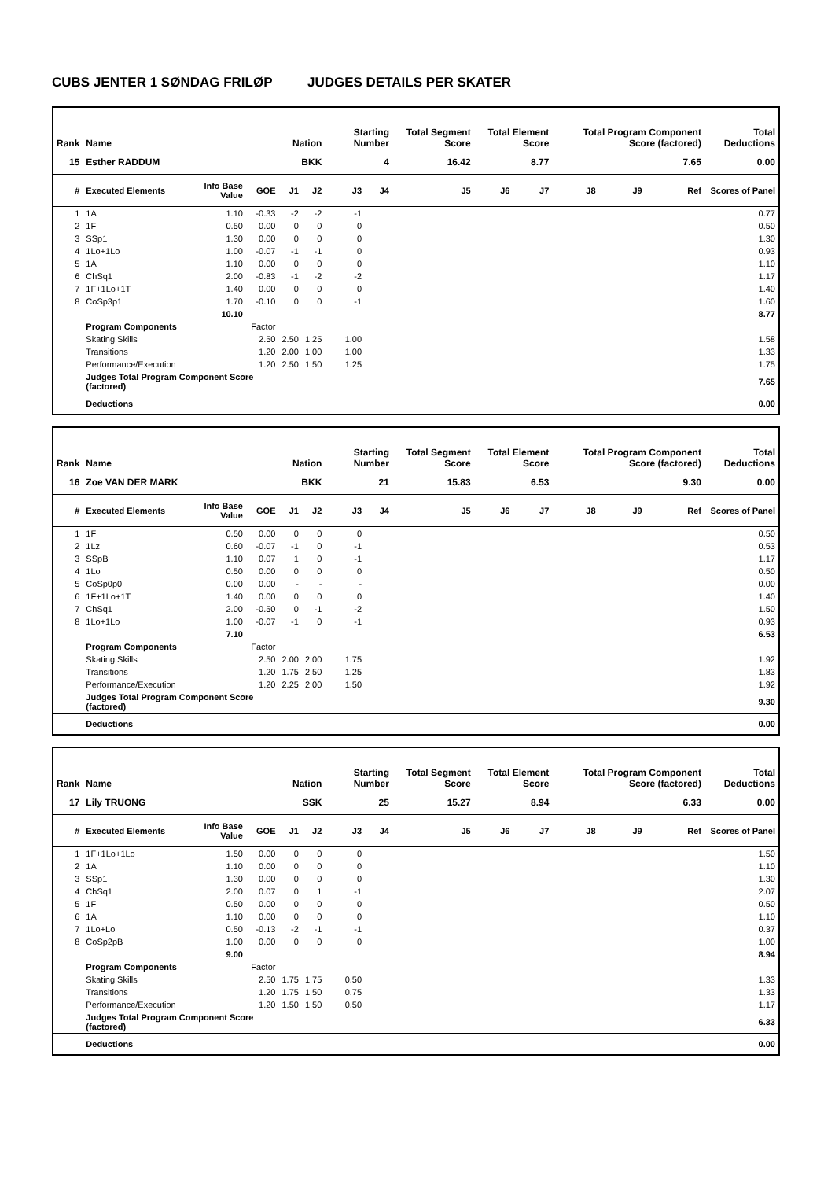CUBS JENTER 1 SØNDAG FRILØP JUDGES DETAILS PER SKATER
| Rank | Name | | | Nation | | Starting Number | | Total Segment Score | Total Element Score | | Total Program Component Score (factored) | | | Total Deductions |
| --- | --- | --- | --- | --- | --- | --- | --- | --- | --- | --- | --- | --- | --- | --- |
| 15 | Esther RADDUM | | | BKK | | 4 | | 16.42 | 8.77 | | 7.65 | | | 0.00 |
| # | Executed Elements | Info Base Value | GOE | J1 | J2 | J3 | J4 | J5 | J6 | J7 | J8 | J9 | Ref | Scores of Panel |
| 1 | 1A | 1.10 | -0.33 | -2 | -2 | -1 | | | | | | | | 0.77 |
| 2 | 1F | 0.50 | 0.00 | 0 | 0 | 0 | | | | | | | | 0.50 |
| 3 | SSp1 | 1.30 | 0.00 | 0 | 0 | 0 | | | | | | | | 1.30 |
| 4 | 1Lo+1Lo | 1.00 | -0.07 | -1 | -1 | 0 | | | | | | | | 0.93 |
| 5 | 1A | 1.10 | 0.00 | 0 | 0 | 0 | | | | | | | | 1.10 |
| 6 | ChSq1 | 2.00 | -0.83 | -1 | -2 | -2 | | | | | | | | 1.17 |
| 7 | 1F+1Lo+1T | 1.40 | 0.00 | 0 | 0 | 0 | | | | | | | | 1.40 |
| 8 | CoSp3p1 | 1.70 | -0.10 | 0 | 0 | -1 | | | | | | | | 1.60 |
| | | 10.10 | | | | | | | | | | | | 8.77 |
| | Program Components | | Factor | | | | | | | | | | | |
| | Skating Skills | | 2.50 | 2.50 | 1.25 | 1.00 | | | | | | | | 1.58 |
| | Transitions | | 1.20 | 2.00 | 1.00 | 1.00 | | | | | | | | 1.33 |
| | Performance/Execution | | 1.20 | 2.50 | 1.50 | 1.25 | | | | | | | | 1.75 |
| | Judges Total Program Component Score (factored) | | | | | | | | | | | | | 7.65 |
| | Deductions | | | | | | | | | | | | | 0.00 |
| Rank | Name | | | Nation | | Starting Number | | Total Segment Score | Total Element Score | | Total Program Component Score (factored) | | | Total Deductions |
| --- | --- | --- | --- | --- | --- | --- | --- | --- | --- | --- | --- | --- | --- | --- |
| 16 | Zoe VAN DER MARK | | | BKK | | 21 | | 15.83 | 6.53 | | 9.30 | | | 0.00 |
| # | Executed Elements | Info Base Value | GOE | J1 | J2 | J3 | J4 | J5 | J6 | J7 | J8 | J9 | Ref | Scores of Panel |
| 1 | 1F | 0.50 | 0.00 | 0 | 0 | 0 | | | | | | | | 0.50 |
| 2 | 1Lz | 0.60 | -0.07 | -1 | 0 | -1 | | | | | | | | 0.53 |
| 3 | SSpB | 1.10 | 0.07 | 1 | 0 | -1 | | | | | | | | 1.17 |
| 4 | 1Lo | 0.50 | 0.00 | 0 | 0 | 0 | | | | | | | | 0.50 |
| 5 | CoSp0p0 | 0.00 | 0.00 | - | - | - | | | | | | | | 0.00 |
| 6 | 1F+1Lo+1T | 1.40 | 0.00 | 0 | 0 | 0 | | | | | | | | 1.40 |
| 7 | ChSq1 | 2.00 | -0.50 | 0 | -1 | -2 | | | | | | | | 1.50 |
| 8 | 1Lo+1Lo | 1.00 | -0.07 | -1 | 0 | -1 | | | | | | | | 0.93 |
| | | 7.10 | | | | | | | | | | | | 6.53 |
| | Program Components | | Factor | | | | | | | | | | | |
| | Skating Skills | | 2.50 | 2.00 | 2.00 | 1.75 | | | | | | | | 1.92 |
| | Transitions | | 1.20 | 1.75 | 2.50 | 1.25 | | | | | | | | 1.83 |
| | Performance/Execution | | 1.20 | 2.25 | 2.00 | 1.50 | | | | | | | | 1.92 |
| | Judges Total Program Component Score (factored) | | | | | | | | | | | | | 9.30 |
| | Deductions | | | | | | | | | | | | | 0.00 |
| Rank | Name | | | Nation | | Starting Number | | Total Segment Score | Total Element Score | | Total Program Component Score (factored) | | | Total Deductions |
| --- | --- | --- | --- | --- | --- | --- | --- | --- | --- | --- | --- | --- | --- | --- |
| 17 | Lily TRUONG | | | SSK | | 25 | | 15.27 | 8.94 | | 6.33 | | | 0.00 |
| # | Executed Elements | Info Base Value | GOE | J1 | J2 | J3 | J4 | J5 | J6 | J7 | J8 | J9 | Ref | Scores of Panel |
| 1 | 1F+1Lo+1Lo | 1.50 | 0.00 | 0 | 0 | 0 | | | | | | | | 1.50 |
| 2 | 1A | 1.10 | 0.00 | 0 | 0 | 0 | | | | | | | | 1.10 |
| 3 | SSp1 | 1.30 | 0.00 | 0 | 0 | 0 | | | | | | | | 1.30 |
| 4 | ChSq1 | 2.00 | 0.07 | 0 | 1 | -1 | | | | | | | | 2.07 |
| 5 | 1F | 0.50 | 0.00 | 0 | 0 | 0 | | | | | | | | 0.50 |
| 6 | 1A | 1.10 | 0.00 | 0 | 0 | 0 | | | | | | | | 1.10 |
| 7 | 1Lo+Lo | 0.50 | -0.13 | -2 | -1 | -1 | | | | | | | | 0.37 |
| 8 | CoSp2pB | 1.00 | 0.00 | 0 | 0 | 0 | | | | | | | | 1.00 |
| | | 9.00 | | | | | | | | | | | | 8.94 |
| | Program Components | | Factor | | | | | | | | | | | |
| | Skating Skills | | 2.50 | 1.75 | 1.75 | 0.50 | | | | | | | | 1.33 |
| | Transitions | | 1.20 | 1.75 | 1.50 | 0.75 | | | | | | | | 1.33 |
| | Performance/Execution | | 1.20 | 1.50 | 1.50 | 0.50 | | | | | | | | 1.17 |
| | Judges Total Program Component Score (factored) | | | | | | | | | | | | | 6.33 |
| | Deductions | | | | | | | | | | | | | 0.00 |